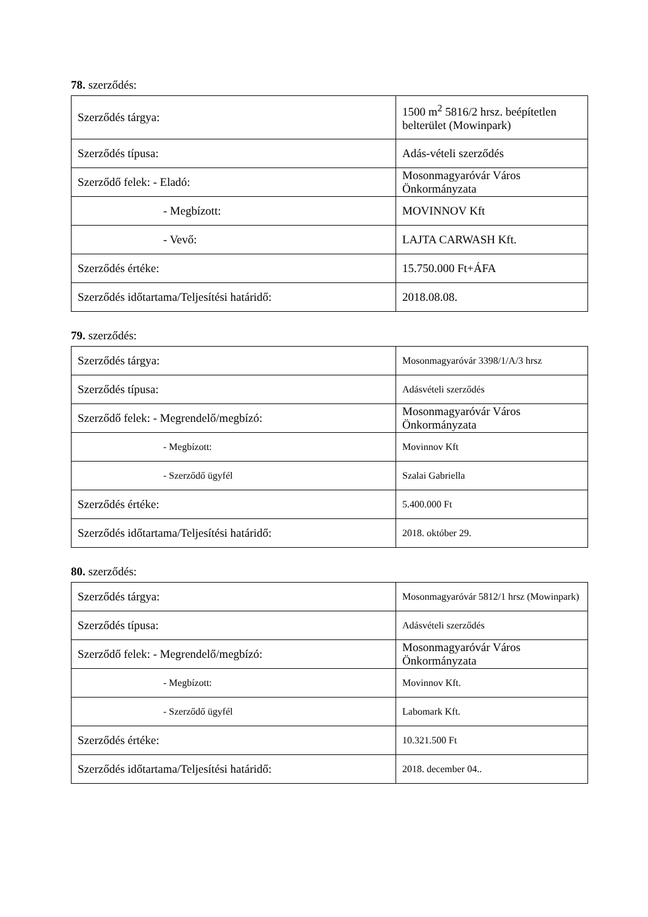78. szerződés:
| Szerződés tárgya: | 1500 m<sup>2</sup> 5816/2 hrsz. beépítetlen belterület (Mowinpark) |
| Szerződés típusa: | Adás-vételi szerződés |
| Szerződő felek: - Eladó: | Mosonmagyaróvár Város Önkormányzata |
| - Megbízott: | MOVINNOV Kft |
| - Vevő: | LAJTA CARWASH Kft. |
| Szerződés értéke: | 15.750.000 Ft+ÁFA |
| Szerződés időtartama/Teljesítési határidő: | 2018.08.08. |
79. szerződés:
| Szerződés tárgya: | Mosonmagyaróvár 3398/1/A/3 hrsz |
| Szerződés típusa: | Adásvételi szerződés |
| Szerződő felek: - Megrendelő/megbízó: | Mosonmagyaróvár Város Önkormányzata |
| - Megbízott: | Movinnov Kft |
| - Szerződő ügyfél | Szalai Gabriella |
| Szerződés értéke: | 5.400.000 Ft |
| Szerződés időtartama/Teljesítési határidő: | 2018. október 29. |
80. szerződés:
| Szerződés tárgya: | Mosonmagyaróvár 5812/1 hrsz (Mowinpark) |
| Szerződés típusa: | Adásvételi szerződés |
| Szerződő felek: - Megrendelő/megbízó: | Mosonmagyaróvár Város Önkormányzata |
| - Megbízott: | Movinnov Kft. |
| - Szerződő ügyfél | Labomark Kft. |
| Szerződés értéke: | 10.321.500 Ft |
| Szerződés időtartama/Teljesítési határidő: | 2018. december 04.. |